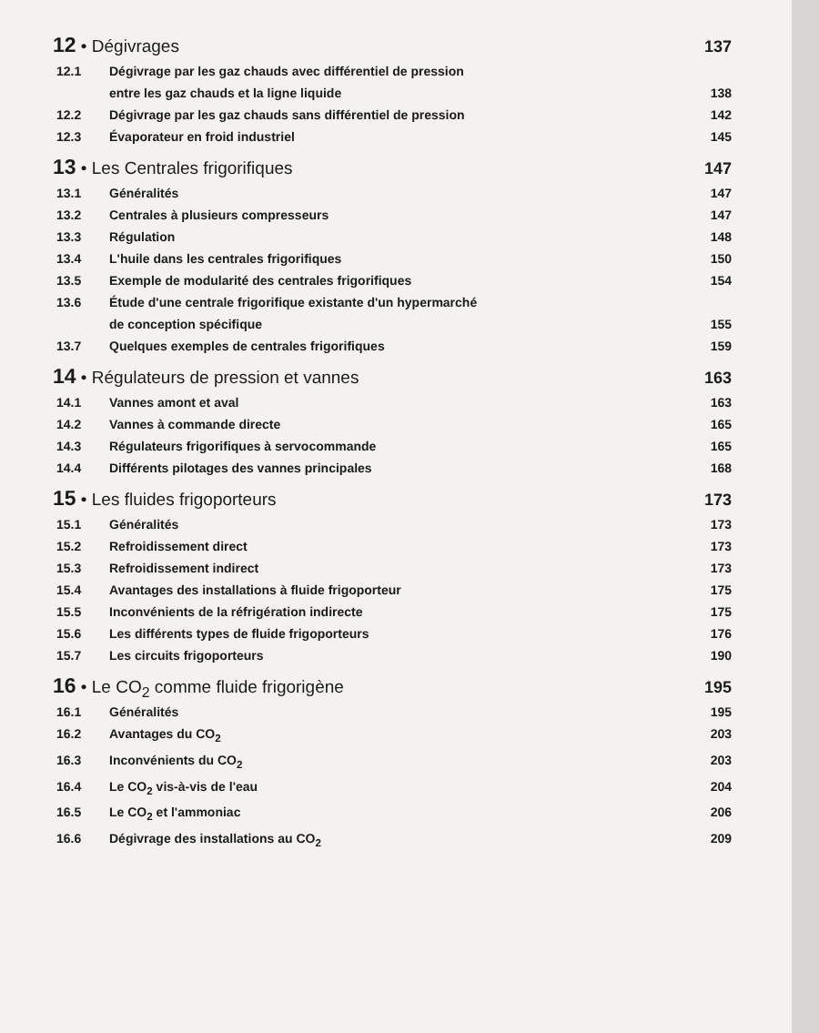12 • Dégivrages 137
12.1 Dégivrage par les gaz chauds avec différentiel de pression
entre les gaz chauds et la ligne liquide
138
12.2 Dégivrage par les gaz chauds sans différentiel de pression 142
12.3 Évaporateur en froid industriel 145
13 • Les Centrales frigorifiques 147
13.1 Généralités 147
13.2 Centrales à plusieurs compresseurs 147
13.3 Régulation 148
13.4 L'huile dans les centrales frigorifiques 150
13.5 Exemple de modularité des centrales frigorifiques 154
13.6 Étude d'une centrale frigorifique existante d'un hypermarché
de conception spécifique
155
13.7 Quelques exemples de centrales frigorifiques 159
14 • Régulateurs de pression et vannes 163
14.1 Vannes amont et aval 163
14.2 Vannes à commande directe 165
14.3 Régulateurs frigorifiques à servocommande 165
14.4 Différents pilotages des vannes principales 168
15 • Les fluides frigoporteurs 173
15.1 Généralités 173
15.2 Refroidissement direct 173
15.3 Refroidissement indirect 173
15.4 Avantages des installations à fluide frigoporteur 175
15.5 Inconvénients de la réfrigération indirecte 175
15.6 Les différents types de fluide frigoporteurs 176
15.7 Les circuits frigoporteurs 190
16 • Le CO<sub>2</sub> comme fluide frigorigène 195
16.1 Généralités 195
16.2 Avantages du CO<sub>2</sub> 203
16.3 Inconvénients du CO<sub>2</sub> 203
16.4 Le CO<sub>2</sub> vis-à-vis de l'eau 204
16.5 Le CO<sub>2</sub> et l'ammoniac 206
16.6 Dégivrage des installations au CO<sub>2</sub> 209